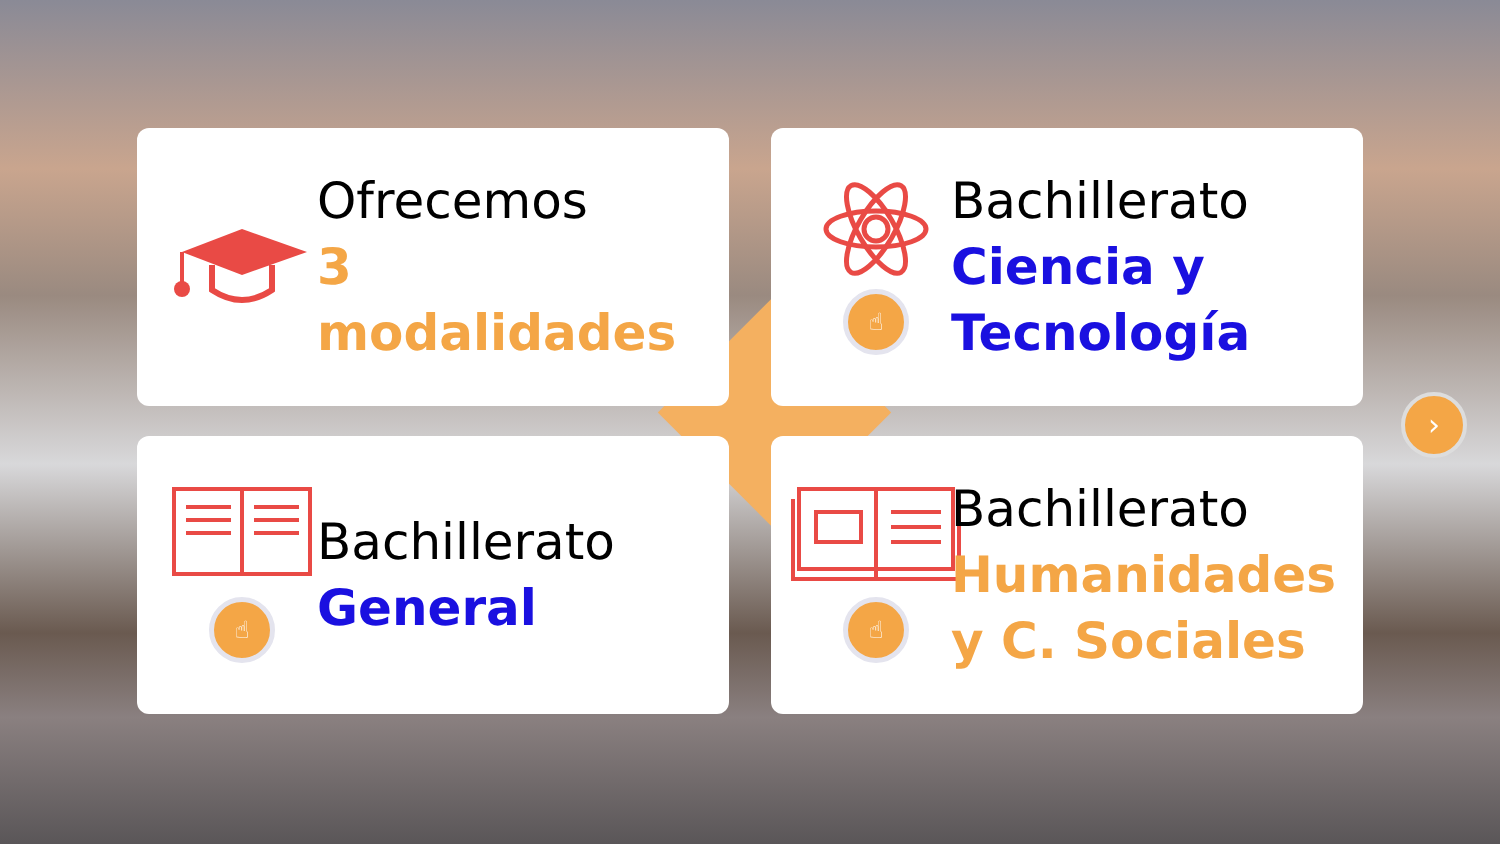Ofrecemos
3 modalidades
☝
Bachillerato
Ciencia y
Tecnología
☝
Bachillerato
General
☝
Bachillerato
Humanidades
y C. Sociales
›